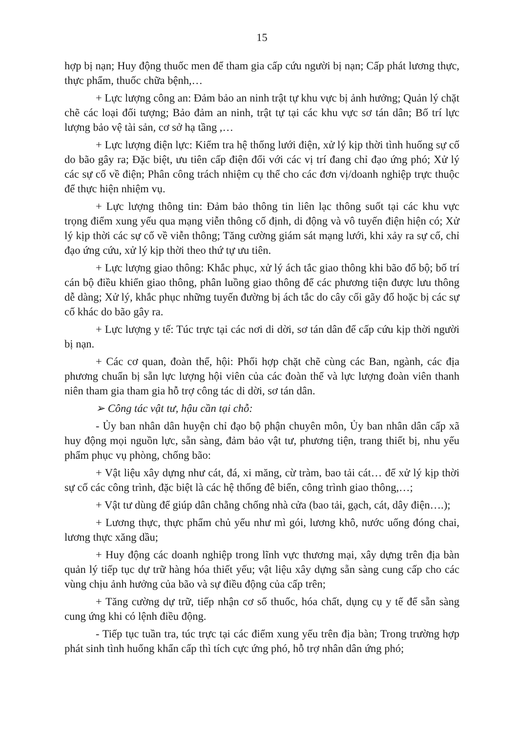15
hợp bị nạn; Huy động thuốc men để tham gia cấp cứu người bị nạn; Cấp phát lương thực, thực phẩm, thuốc chữa bệnh,…
+ Lực lượng công an: Đảm bảo an ninh trật tự khu vực bị ảnh hưởng; Quản lý chặt chẽ các loại đối tượng; Bảo đảm an ninh, trật tự tại các khu vực sơ tán dân; Bố trí lực lượng bảo vệ tài sản, cơ sở hạ tầng ,…
+ Lực lượng điện lực: Kiểm tra hệ thống lưới điện, xử lý kịp thời tình huống sự cố do bão gây ra; Đặc biệt, ưu tiên cấp điện đối với các vị trí đang chỉ đạo ứng phó; Xử lý các sự cố về điện; Phân công trách nhiệm cụ thể cho các đơn vị/doanh nghiệp trực thuộc để thực hiện nhiệm vụ.
+ Lực lượng thông tin: Đảm bảo thông tin liên lạc thông suốt tại các khu vực trọng điểm xung yếu qua mạng viễn thông cố định, di động và vô tuyến điện hiện có; Xử lý kịp thời các sự cố về viễn thông; Tăng cường giám sát mạng lưới, khi xảy ra sự cố, chỉ đạo ứng cứu, xử lý kịp thời theo thứ tự ưu tiên.
+ Lực lượng giao thông: Khắc phục, xử lý ách tắc giao thông khi bão đổ bộ; bố trí cán bộ điều khiển giao thông, phân luồng giao thông để các phương tiện được lưu thông dễ dàng; Xử lý, khắc phục những tuyến đường bị ách tắc do cây cối gãy đổ hoặc bị các sự cố khác do bão gây ra.
+ Lực lượng y tế: Túc trực tại các nơi di dời, sơ tán dân để cấp cứu kịp thời người bị nạn.
+ Các cơ quan, đoàn thể, hội: Phối hợp chặt chẽ cùng các Ban, ngành, các địa phương chuẩn bị sẵn lực lượng hội viên của các đoàn thể và lực lượng đoàn viên thanh niên tham gia tham gia hỗ trợ công tác di dời, sơ tán dân.
➢ Công tác vật tư, hậu cần tại chỗ:
- Ủy ban nhân dân huyện chỉ đạo bộ phận chuyên môn, Ủy ban nhân dân cấp xã huy động mọi nguồn lực, sẵn sàng, đảm bảo vật tư, phương tiện, trang thiết bị, nhu yếu phẩm phục vụ phòng, chống bão:
+ Vật liệu xây dựng như cát, đá, xi măng, cừ tràm, bao tải cát… để xử lý kịp thời sự cố các công trình, đặc biệt là các hệ thống đê biển, công trình giao thông,…;
+ Vật tư dùng để giúp dân chằng chống nhà cửa (bao tải, gạch, cát, dây điện….);
+ Lương thực, thực phẩm chủ yếu như mì gói, lương khô, nước uống đóng chai, lương thực xăng dầu;
+ Huy động các doanh nghiệp trong lĩnh vực thương mại, xây dựng trên địa bàn quản lý tiếp tục dự trữ hàng hóa thiết yếu; vật liệu xây dựng sẵn sàng cung cấp cho các vùng chịu ảnh hưởng của bão và sự điều động của cấp trên;
+ Tăng cường dự trữ, tiếp nhận cơ số thuốc, hóa chất, dụng cụ y tế để sẵn sàng cung ứng khi có lệnh điều động.
- Tiếp tục tuần tra, túc trực tại các điểm xung yếu trên địa bàn; Trong trường hợp phát sinh tình huống khẩn cấp thì tích cực ứng phó, hỗ trợ nhân dân ứng phó;